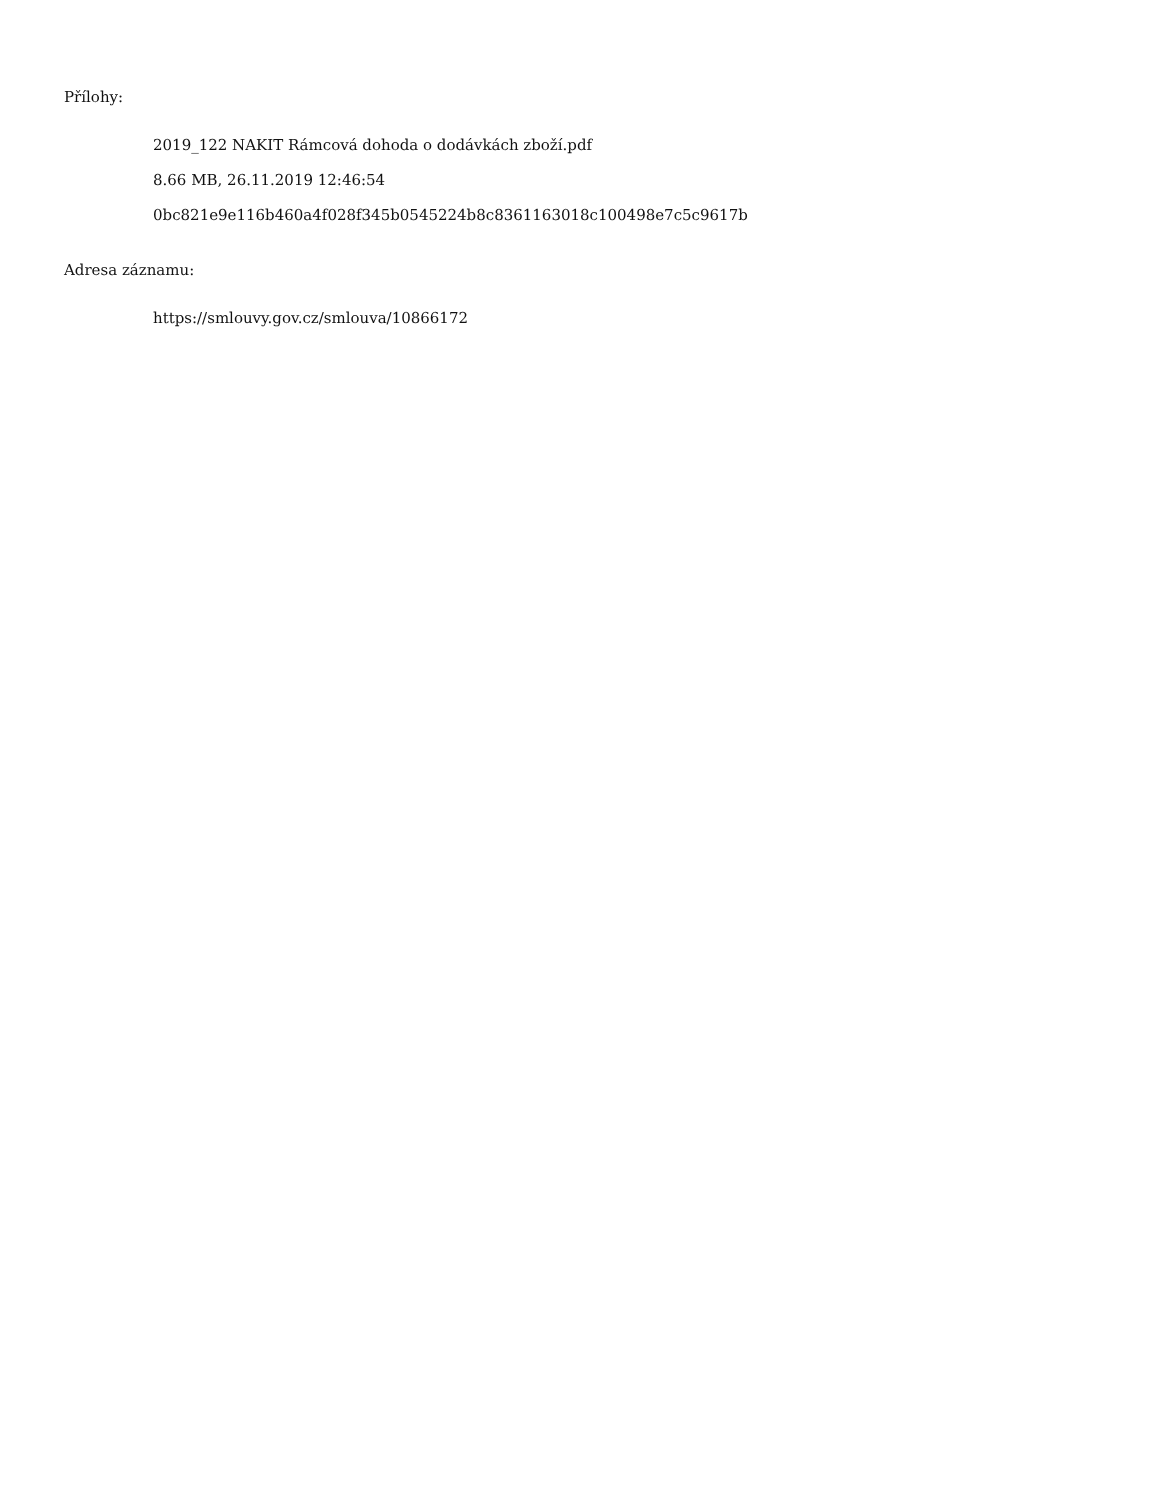Přílohy:
2019_122 NAKIT Rámcová dohoda o dodávkách zboží.pdf
8.66 MB, 26.11.2019 12:46:54
0bc821e9e116b460a4f028f345b0545224b8c8361163018c100498e7c5c9617b
Adresa záznamu:
https://smlouvy.gov.cz/smlouva/10866172